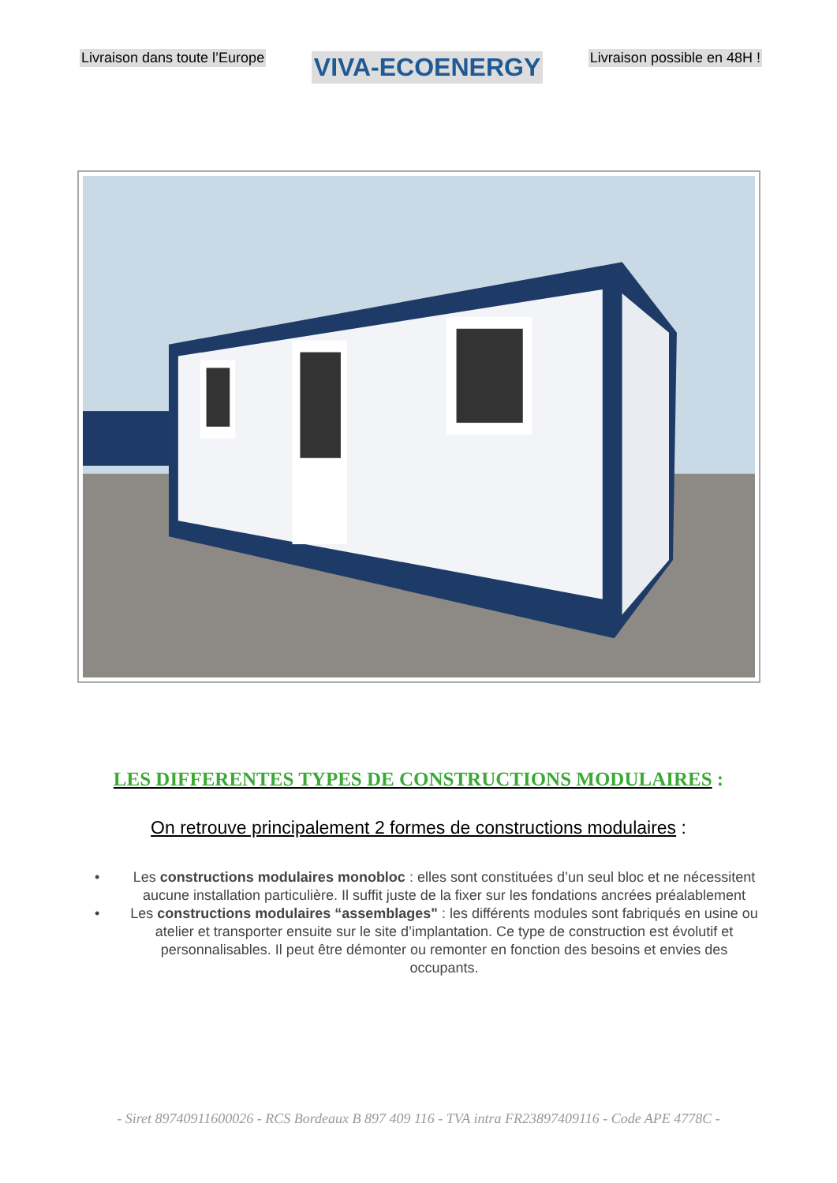Livraison dans toute l’Europe VIVA-ECOENERGY Livraison possible en 48H !
LES DIFFERENTES TYPES DE CONSTRUCTIONS MODULAIRES :
On retrouve principalement 2 formes de constructions modulaires :
• Les constructions modulaires monobloc : elles sont constituées d’un seul bloc et ne nécessitent aucune installation particulière. Il suffit juste de la fixer sur les fondations ancrées préalablement
• Les constructions modulaires “assemblages" : les différents modules sont fabriqués en usine ou atelier et transporter ensuite sur le site d’implantation. Ce type de construction est évolutif et personnalisables. Il peut être démonter ou remonter en fonction des besoins et envies des occupants.
- Siret 89740911600026 - RCS Bordeaux B 897 409 116 - TVA intra FR23897409116 - Code APE 4778C -